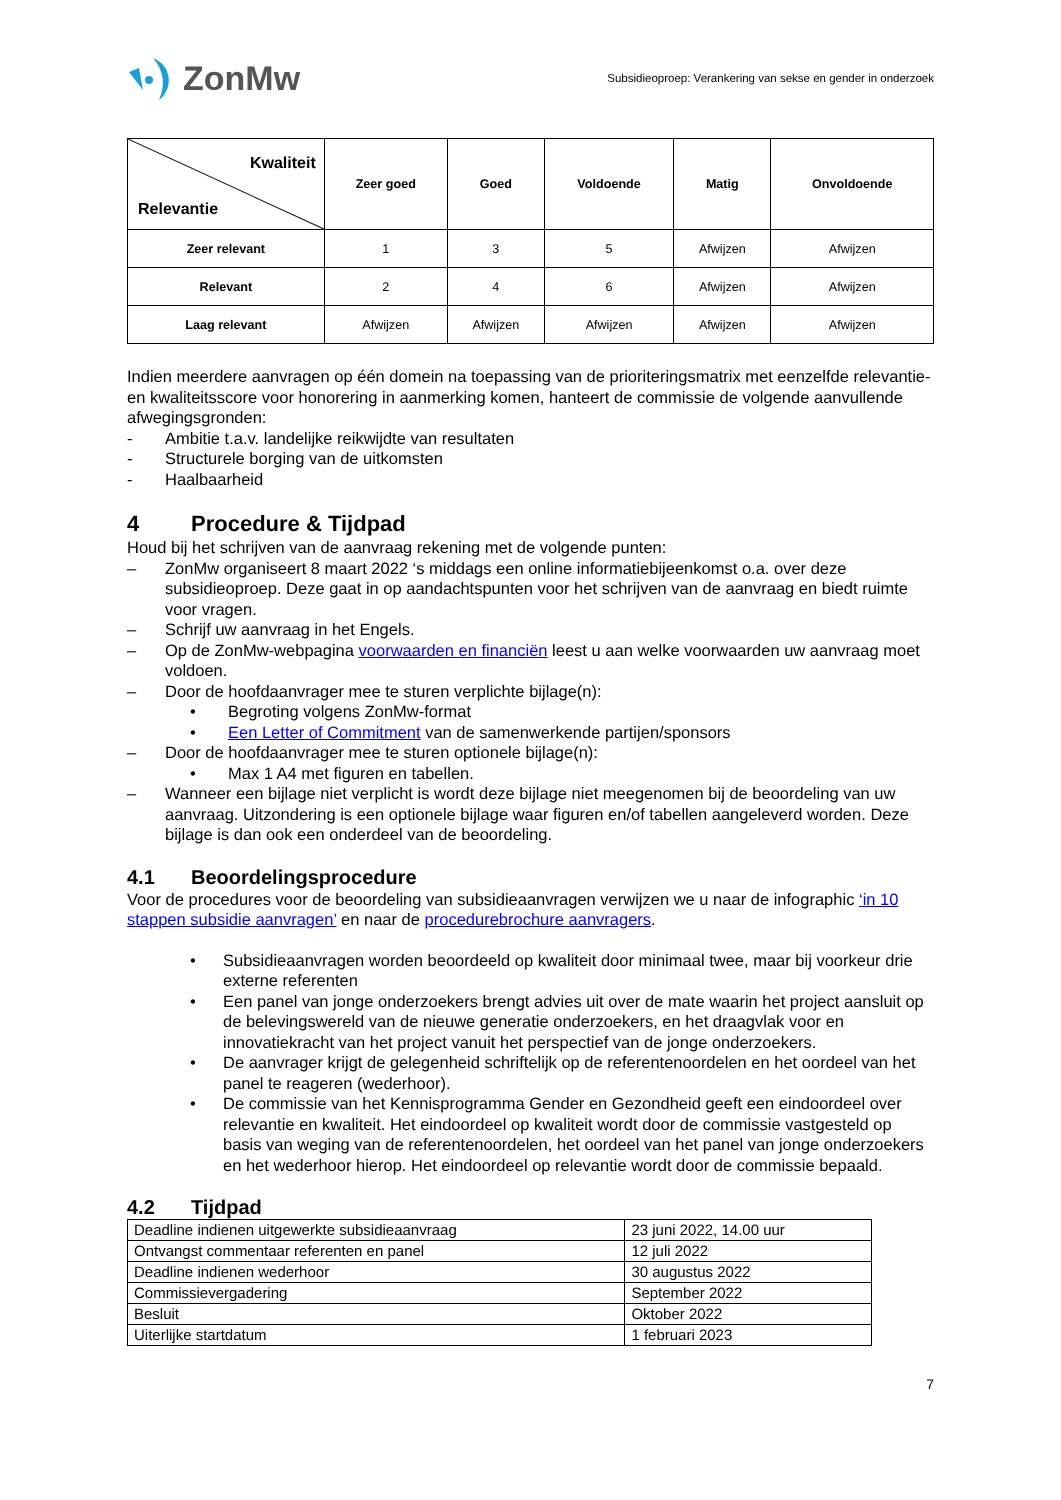ZonMw
Subsidieoproep: Verankering van sekse en gender in onderzoek
| Kwaliteit Relevantie | Zeer goed | Goed | Voldoende | Matig | Onvoldoende |
| --- | --- | --- | --- | --- | --- |
| Zeer relevant | 1 | 3 | 5 | Afwijzen | Afwijzen |
| Relevant | 2 | 4 | 6 | Afwijzen | Afwijzen |
| Laag relevant | Afwijzen | Afwijzen | Afwijzen | Afwijzen | Afwijzen |
Indien meerdere aanvragen op één domein na toepassing van de prioriteringsmatrix met eenzelfde relevantie- en kwaliteitsscore voor honorering in aanmerking komen, hanteert de commissie de volgende aanvullende afwegingsgronden:
- Ambitie t.a.v. landelijke reikwijdte van resultaten
- Structurele borging van de uitkomsten
- Haalbaarheid
4 Procedure & Tijdpad
Houd bij het schrijven van de aanvraag rekening met de volgende punten:
– ZonMw organiseert 8 maart 2022 ‘s middags een online informatiebijeenkomst o.a. over deze subsidieoproep. Deze gaat in op aandachtspunten voor het schrijven van de aanvraag en biedt ruimte voor vragen.
– Schrijf uw aanvraag in het Engels.
– Op de ZonMw-webpagina voorwaarden en financiën leest u aan welke voorwaarden uw aanvraag moet voldoen.
– Door de hoofdaanvrager mee te sturen verplichte bijlage(n):
• Begroting volgens ZonMw-format
• Een Letter of Commitment van de samenwerkende partijen/sponsors
– Door de hoofdaanvrager mee te sturen optionele bijlage(n):
• Max 1 A4 met figuren en tabellen.
– Wanneer een bijlage niet verplicht is wordt deze bijlage niet meegenomen bij de beoordeling van uw aanvraag. Uitzondering is een optionele bijlage waar figuren en/of tabellen aangeleverd worden. Deze bijlage is dan ook een onderdeel van de beoordeling.
4.1 Beoordelingsprocedure
Voor de procedures voor de beoordeling van subsidieaanvragen verwijzen we u naar de infographic ‘in 10 stappen subsidie aanvragen’ en naar de procedurebrochure aanvragers.
• Subsidieaanvragen worden beoordeeld op kwaliteit door minimaal twee, maar bij voorkeur drie externe referenten
• Een panel van jonge onderzoekers brengt advies uit over de mate waarin het project aansluit op de belevingswereld van de nieuwe generatie onderzoekers, en het draagvlak voor en innovatiekracht van het project vanuit het perspectief van de jonge onderzoekers.
• De aanvrager krijgt de gelegenheid schriftelijk op de referentenoordelen en het oordeel van het panel te reageren (wederhoor).
• De commissie van het Kennisprogramma Gender en Gezondheid geeft een eindoordeel over relevantie en kwaliteit. Het eindoordeel op kwaliteit wordt door de commissie vastgesteld op basis van weging van de referentenoordelen, het oordeel van het panel van jonge onderzoekers en het wederhoor hierop. Het eindoordeel op relevantie wordt door de commissie bepaald.
4.2 Tijdpad
| Deadline indienen uitgewerkte subsidieaanvraag | 23 juni 2022, 14.00 uur |
| Ontvangst commentaar referenten en panel | 12 juli 2022 |
| Deadline indienen wederhoor | 30 augustus 2022 |
| Commissievergadering | September 2022 |
| Besluit | Oktober 2022 |
| Uiterlijke startdatum | 1 februari 2023 |
7